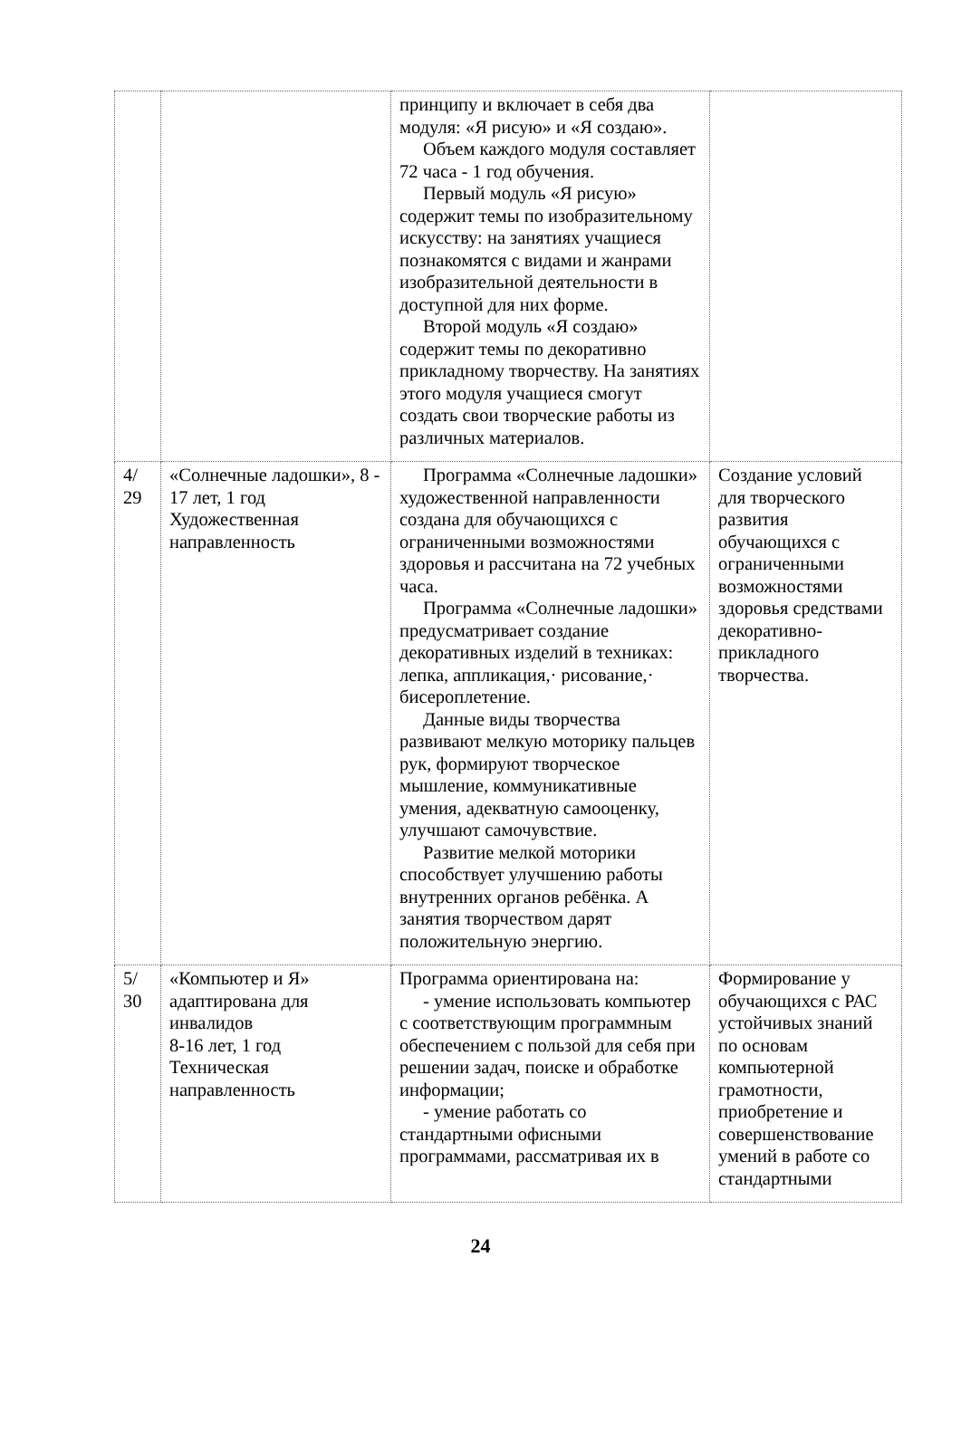| | | принципу и включает в себя два модуля: «Я рисую» и «Я создаю». Объем каждого модуля составляет 72 часа - 1 год обучения. Первый модуль «Я рисую» содержит темы по изобразительному искусству: на занятиях учащиеся познакомятся с видами и жанрами изобразительной деятельности в доступной для них форме. Второй модуль «Я создаю» содержит темы по декоративно прикладному творчеству. На занятиях этого модуля учащиеся смогут создать свои творческие работы из различных материалов. | |
| 4/ 29 | «Солнечные ладошки», 8 - 17 лет, 1 год Художественная направленность | Программа «Солнечные ладошки» художественной направленности создана для обучающихся с ограниченными возможностями здоровья и рассчитана на 72 учебных часа. Программа «Солнечные ладошки» предусматривает создание декоративных изделий в техниках: лепка, аппликация,· рисование,· бисероплетение. Данные виды творчества развивают мелкую моторику пальцев рук, формируют творческое мышление, коммуникативные умения, адекватную самооценку, улучшают самочувствие. Развитие мелкой моторики способствует улучшению работы внутренних органов ребёнка. А занятия творчеством дарят положительную энергию. | Создание условий для творческого развития обучающихся с ограниченными возможностями здоровья средствами декоративно-прикладного творчества. |
| 5/ 30 | «Компьютер и Я» адаптирована для инвалидов 8-16 лет, 1 год Техническая направленность | Программа ориентирована на: - умение использовать компьютер с соответствующим программным обеспечением с пользой для себя при решении задач, поиске и обработке информации; - умение работать со стандартными офисными программами, рассматривая их в | Формирование у обучающихся с РАС устойчивых знаний по основам компьютерной грамотности, приобретение и совершенствование умений в работе со стандартными |
24